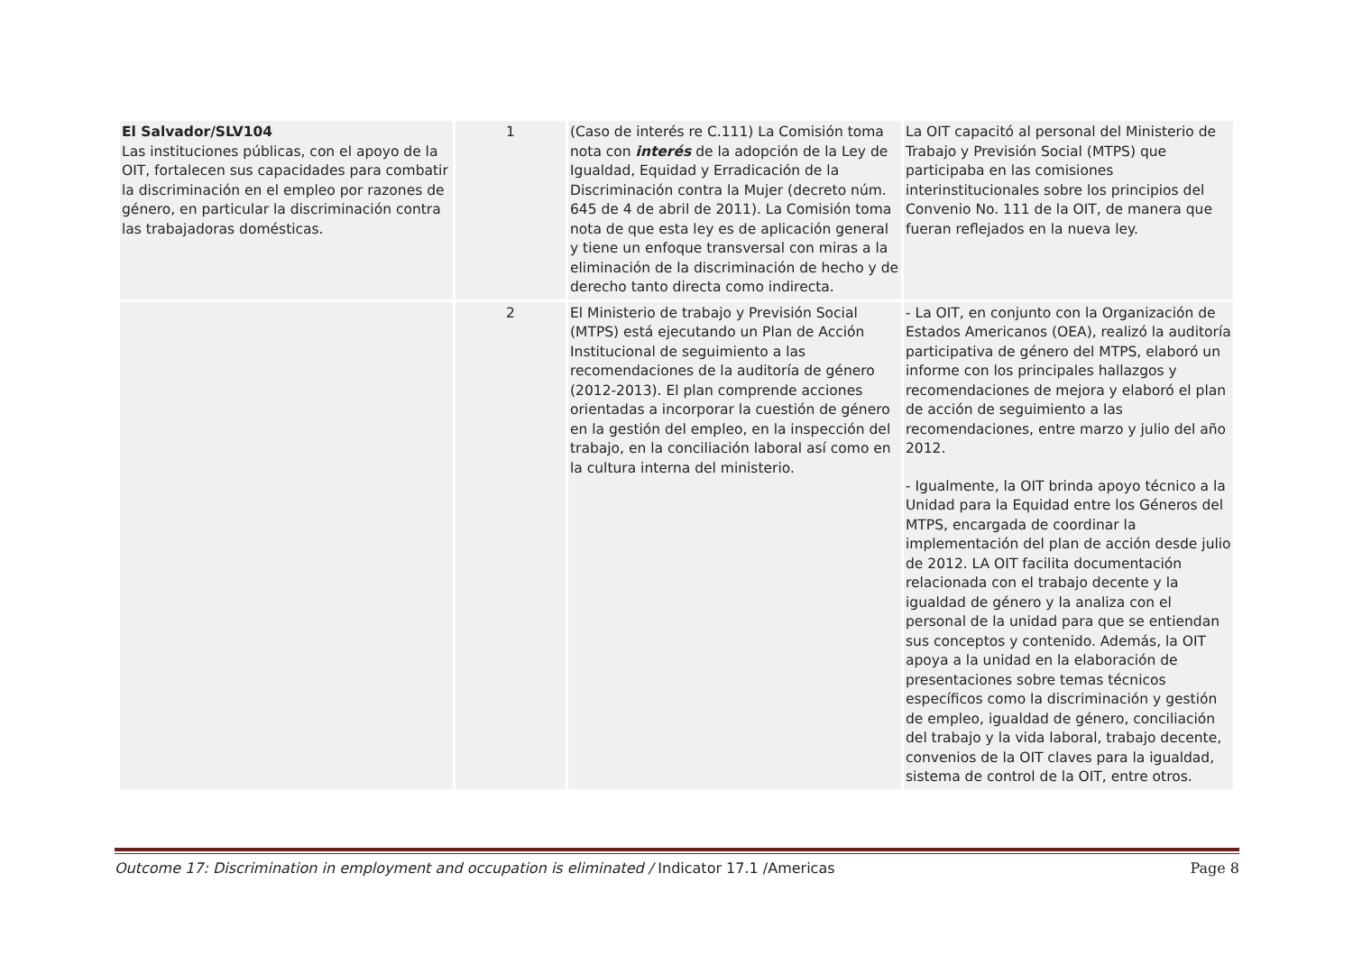| El Salvador/SLV104 Las instituciones públicas, con el apoyo de la OIT, fortalecen sus capacidades para combatir la discriminación en el empleo por razones de género, en particular la discriminación contra las trabajadoras domésticas. | 1 | (Caso de interés re C.111) La Comisión toma nota con interés de la adopción de la Ley de Igualdad, Equidad y Erradicación de la Discriminación contra la Mujer (decreto núm. 645 de 4 de abril de 2011). La Comisión toma nota de que esta ley es de aplicación general y tiene un enfoque transversal con miras a la eliminación de la discriminación de hecho y de derecho tanto directa como indirecta. | La OIT capacitó al personal del Ministerio de Trabajo y Previsión Social (MTPS) que participaba en las comisiones interinstitucionales sobre los principios del Convenio No. 111 de la OIT, de manera que fueran reflejados en la nueva ley. |
| | 2 | El Ministerio de trabajo y Previsión Social (MTPS) está ejecutando un Plan de Acción Institucional de seguimiento a las recomendaciones de la auditoría de género (2012-2013). El plan comprende acciones orientadas a incorporar la cuestión de género en la gestión del empleo, en la inspección del trabajo, en la conciliación laboral así como en la cultura interna del ministerio. | - La OIT, en conjunto con la Organización de Estados Americanos (OEA), realizó la auditoría participativa de género del MTPS, elaboró un informe con los principales hallazgos y recomendaciones de mejora y elaboró el plan de acción de seguimiento a las recomendaciones, entre marzo y julio del año 2012. - Igualmente, la OIT brinda apoyo técnico a la Unidad para la Equidad entre los Géneros del MTPS, encargada de coordinar la implementación del plan de acción desde julio de 2012. LA OIT facilita documentación relacionada con el trabajo decente y la igualdad de género y la analiza con el personal de la unidad para que se entiendan sus conceptos y contenido. Además, la OIT apoya a la unidad en la elaboración de presentaciones sobre temas técnicos específicos como la discriminación y gestión de empleo, igualdad de género, conciliación del trabajo y la vida laboral, trabajo decente, convenios de la OIT claves para la igualdad, sistema de control de la OIT, entre otros. |
Outcome 17: Discrimination in employment and occupation is eliminated / Indicator 17.1 /Americas Page 8